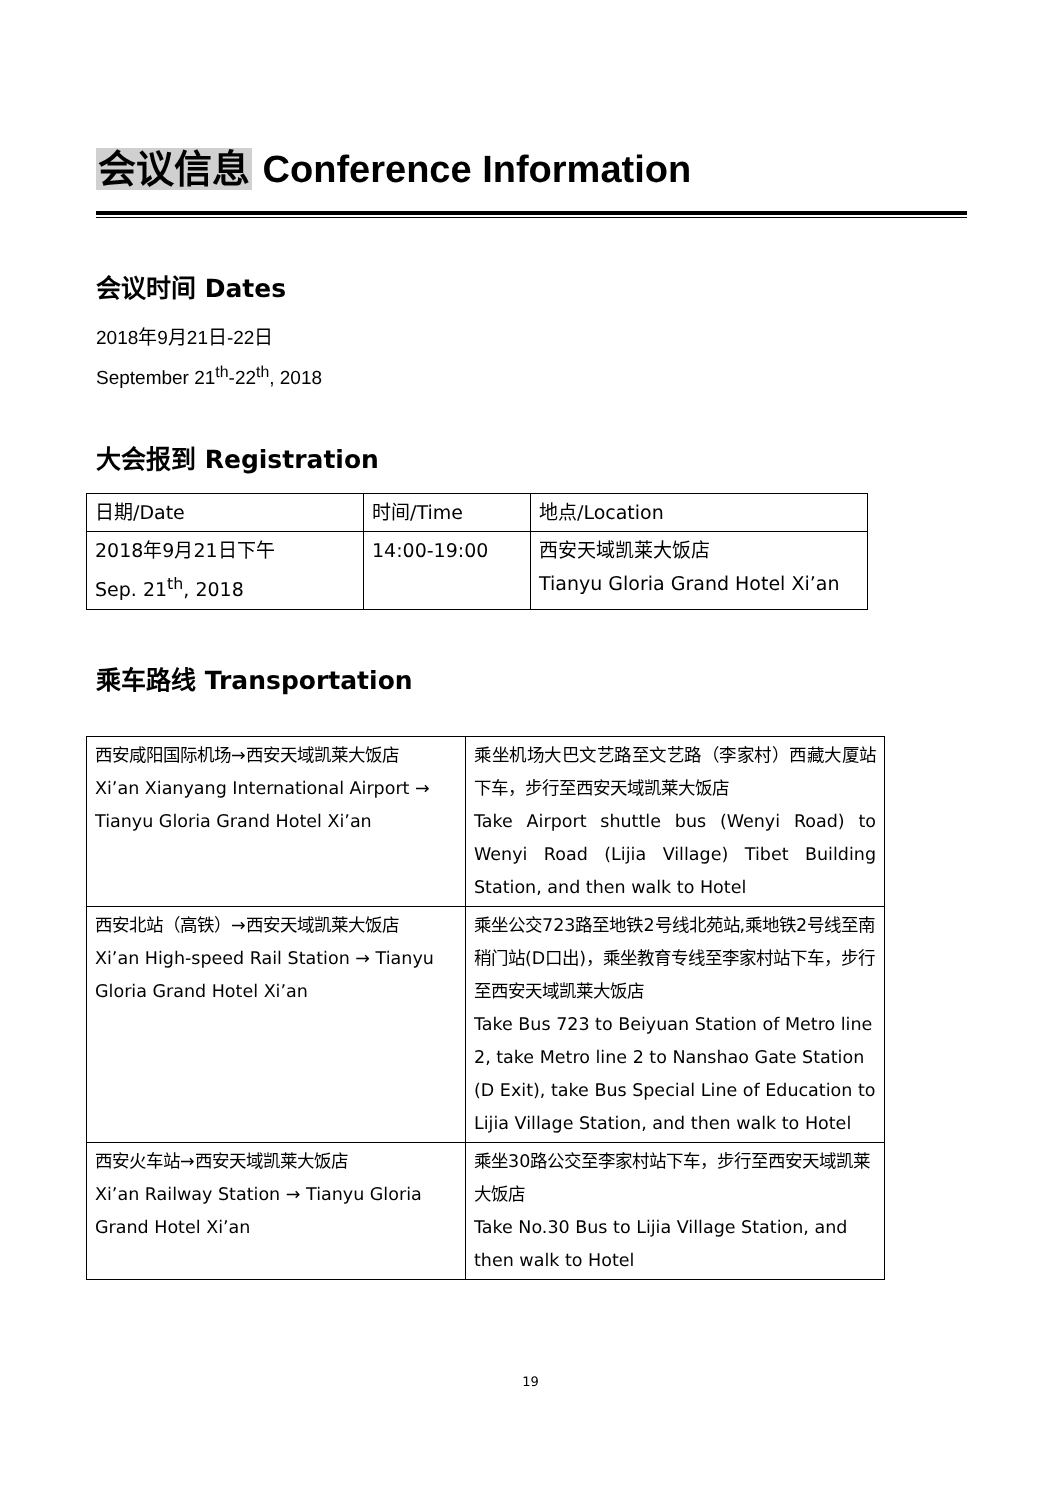会议信息 Conference Information
会议时间 Dates
2018年9月21日-22日
September 21<sup>th</sup>-22<sup>th</sup>, 2018
大会报到 Registration
| 日期/Date | 时间/Time | 地点/Location |
| 2018年9月21日下午 Sep. 21<sup>th</sup>, 2018 | 14:00-19:00 | 西安天域凯莱大饭店 Tianyu Gloria Grand Hotel Xi’an |
乘车路线 Transportation
| 西安咸阳国际机场→西安天域凯莱大饭店 Xi’an Xianyang International Airport → Tianyu Gloria Grand Hotel Xi’an | 乘坐机场大巴文艺路至文艺路（李家村）西藏大厦站下车，步行至西安天域凯莱大饭店 Take Airport shuttle bus (Wenyi Road) to Wenyi Road (Lijia Village) Tibet Building Station, and then walk to Hotel |
| 西安北站（高铁）→西安天域凯莱大饭店 Xi’an High-speed Rail Station → Tianyu Gloria Grand Hotel Xi’an | 乘坐公交723路至地铁2号线北苑站,乘地铁2号线至南稍门站(D口出)，乘坐教育专线至李家村站下车，步行至西安天域凯莱大饭店 Take Bus 723 to Beiyuan Station of Metro line 2, take Metro line 2 to Nanshao Gate Station (D Exit), take Bus Special Line of Education to Lijia Village Station, and then walk to Hotel |
| 西安火车站→西安天域凯莱大饭店 Xi’an Railway Station → Tianyu Gloria Grand Hotel Xi’an | 乘坐30路公交至李家村站下车，步行至西安天域凯莱大饭店 Take No.30 Bus to Lijia Village Station, and then walk to Hotel |
19